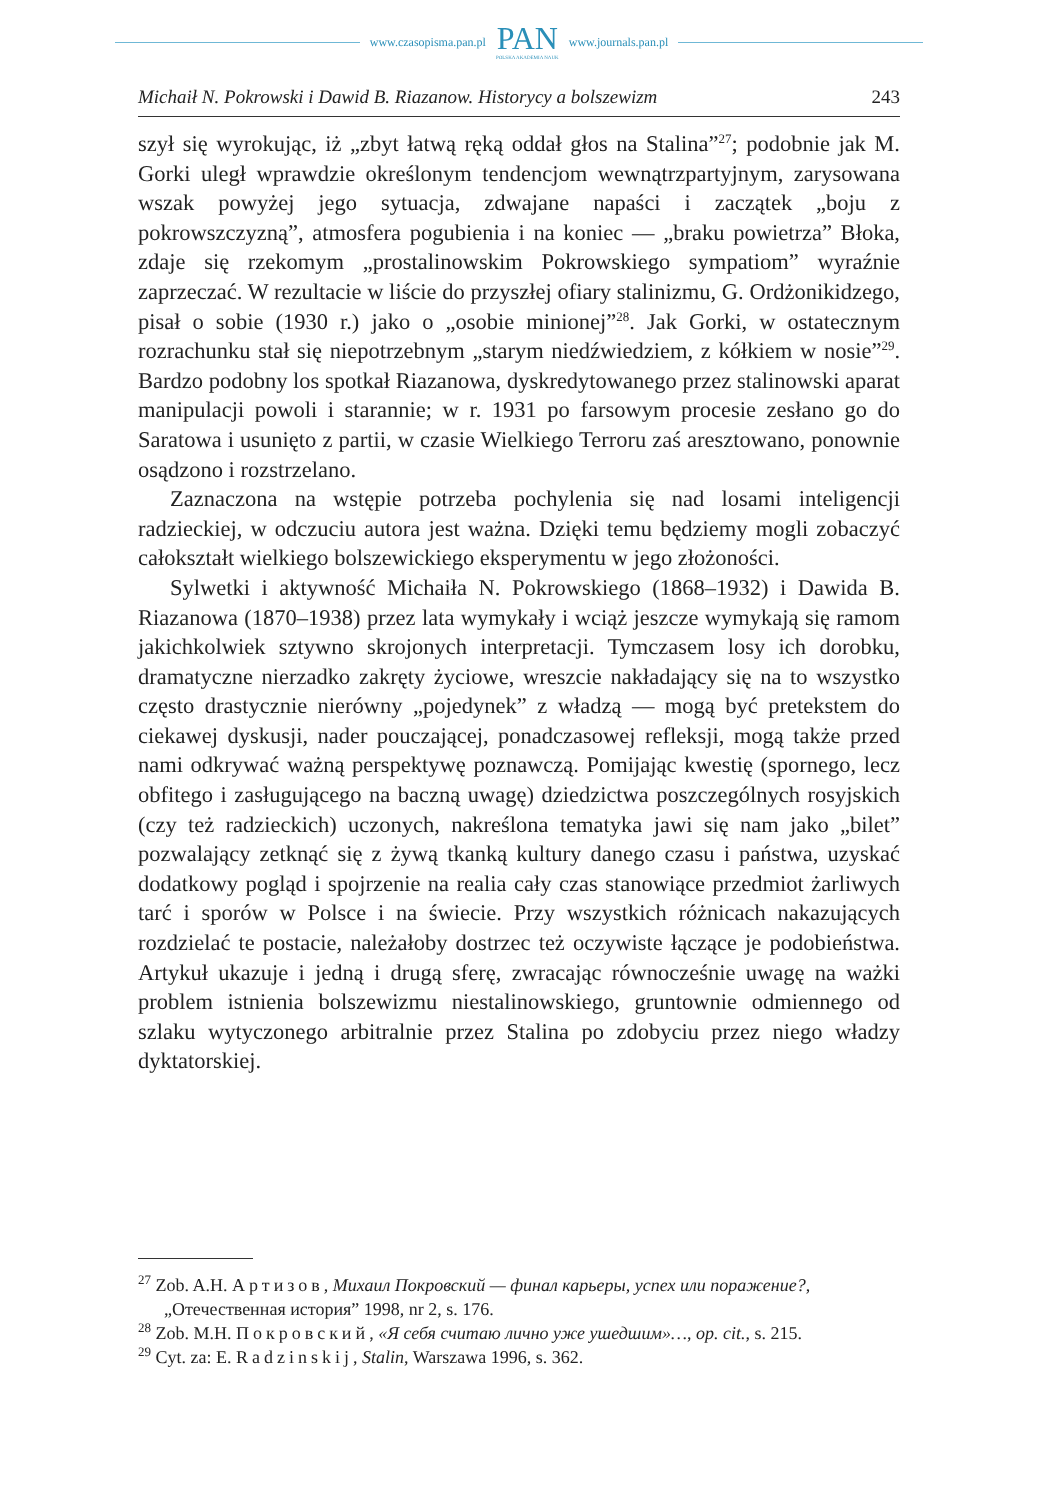www.czasopisma.pan.pl
PAN
POLSKA AKADEMIA NAUK
www.journals.pan.pl
Michaił N. Pokrowski i Dawid B. Riazanow. Historycy a bolszewizm 243
szył się wyrokując, iż „zbyt łatwą ręką oddał głos na Stalina”<sup>27</sup>; podobnie jak M. Gorki uległ wprawdzie określonym tendencjom wewnątrzpartyjnym, zarysowana wszak powyżej jego sytuacja, zdwajane napaści i zaczątek „boju z pokrowszczyzną”, atmosfera pogubienia i na koniec — „braku powietrza” Błoka, zdaje się rzekomym „prostalinowskim Pokrowskiego sympatiom” wyraźnie zaprzeczać. W rezultacie w liście do przyszłej ofiary stalinizmu, G. Ordżonikidzego, pisał o sobie (1930 r.) jako o „osobie minionej”<sup>28</sup>. Jak Gorki, w ostatecznym rozrachunku stał się niepotrzebnym „starym niedźwiedziem, z kółkiem w nosie”<sup>29</sup>. Bardzo podobny los spotkał Riazanowa, dyskredytowanego przez stalinowski aparat manipulacji powoli i starannie; w r. 1931 po farsowym procesie zesłano go do Saratowa i usunięto z partii, w czasie Wielkiego Terroru zaś aresztowano, ponownie osądzono i rozstrzelano.
Zaznaczona na wstępie potrzeba pochylenia się nad losami inteligencji radzieckiej, w odczuciu autora jest ważna. Dzięki temu będziemy mogli zobaczyć całokształt wielkiego bolszewickiego eksperymentu w jego złożoności.
Sylwetki i aktywność Michaiła N. Pokrowskiego (1868–1932) i Dawida B. Riazanowa (1870–1938) przez lata wymykały i wciąż jeszcze wymykają się ramom jakichkolwiek sztywno skrojonych interpretacji. Tymczasem losy ich dorobku, dramatyczne nierzadko zakręty życiowe, wreszcie nakładający się na to wszystko często drastycznie nierówny „pojedynek” z władzą — mogą być pretekstem do ciekawej dyskusji, nader pouczającej, ponadczasowej refleksji, mogą także przed nami odkrywać ważną perspektywę poznawczą. Pomijając kwestię (spornego, lecz obfitego i zasługującego na baczną uwagę) dziedzictwa poszczególnych rosyjskich (czy też radzieckich) uczonych, nakreślona tematyka jawi się nam jako „bilet” pozwalający zetknąć się z żywą tkanką kultury danego czasu i państwa, uzyskać dodatkowy pogląd i spojrzenie na realia cały czas stanowiące przedmiot żarliwych tarć i sporów w Polsce i na świecie. Przy wszystkich różnicach nakazujących rozdzielać te postacie, należałoby dostrzec też oczywiste łączące je podobieństwa. Artykuł ukazuje i jedną i drugą sferę, zwracając równocześnie uwagę na ważki problem istnienia bolszewizmu niestalinowskiego, gruntownie odmiennego od szlaku wytyczonego arbitralnie przez Stalina po zdobyciu przez niego władzy dyktatorskiej.
<sup>27</sup> Zob. A.H. Артизов, Михаил Покровский — финал карьеры, успех или поражение?, „Отечественная история” 1998, nr 2, s. 176.
<sup>28</sup> Zob. M.H. Покровский, «Я себя считаю лично уже ушедшим»…, op. cit., s. 215.
<sup>29</sup> Cyt. za: E. Radzinskij, Stalin, Warszawa 1996, s. 362.